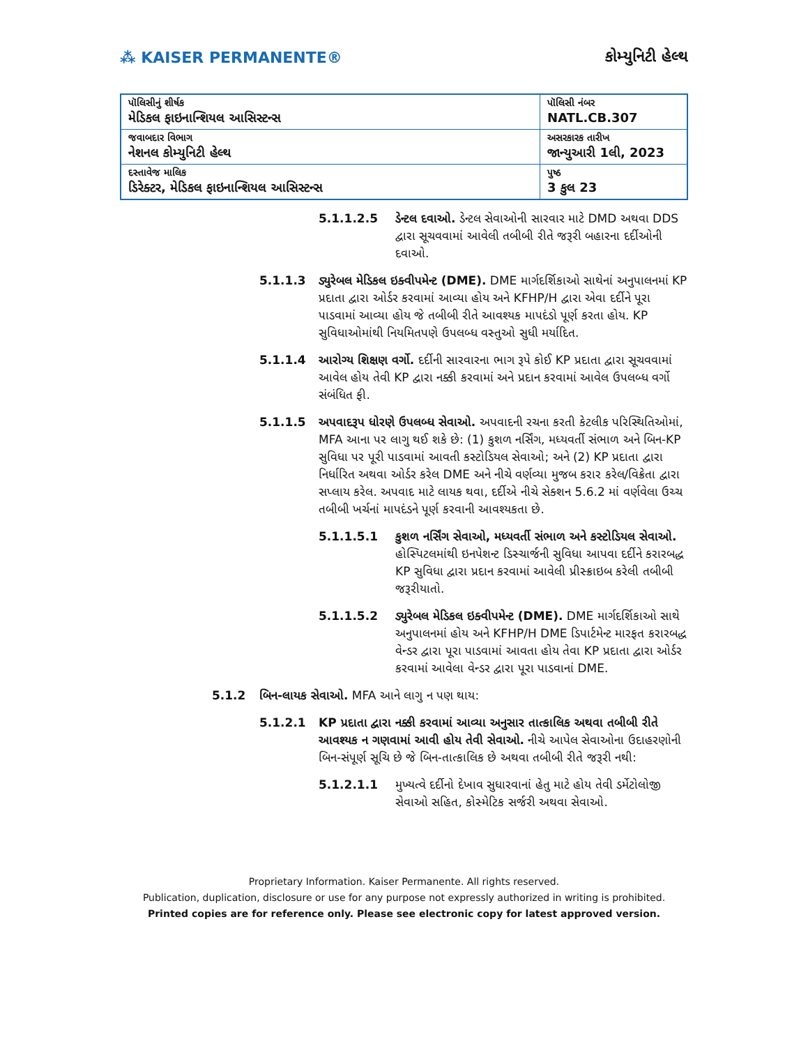⁂ KAISER PERMANENTE® કોમ્યુનિટી હેલ્થ
| પૉલિસીનું શીર્ષક મેડિકલ ફાઇનાન્શિયલ આસિસ્ટન્સ | પૉલિસી નંબર NATL.CB.307 |
| જવાબદાર વિભાગ નેશનલ કોમ્યુનિટી હેલ્થ | અસરકારક તારીખ જાન્યુઆરી 1લી, 2023 |
| દસ્તાવેજ માલિક ડિરેક્ટર, મેડિકલ ફાઇનાન્શિયલ આસિસ્ટન્સ | પુષ્ઠ 3 કુલ 23 |
5.1.1.2.5 ડેન્ટલ દવાઓ. ડેન્ટલ સેવાઓની સારવાર માટે DMD અથવા DDS દ્વારા સૂચવવામાં આવેલી તબીબી રીતે જરૂરી બહારના દર્દીઓની દવાઓ.
5.1.1.3 ડ્યુરેબલ મેડિકલ ઇક્વીપમેન્ટ (DME). DME માર્ગદર્શિકાઓ સાથેનાં અનુપાલનમાં KP પ્રદાતા દ્વારા ઓર્ડર કરવામાં આવ્યા હોય અને KFHP/H દ્વારા એવા દર્દીને પૂરા પાડવામાં આવ્યા હોય જે તબીબી રીતે આવશ્યક માપદંડો પૂર્ણ કરતા હોય. KP સુવિધાઓમાંથી નિયમિતપણે ઉપલબ્ધ વસ્તુઓ સુધી મર્યાદિત.
5.1.1.4 આરોગ્ય શિક્ષણ વર્ગો. દર્દીની સારવારના ભાગ રૂપે કોઈ KP પ્રદાતા દ્વારા સૂચવવામાં આવેલ હોય તેવી KP દ્વારા નક્કી કરવામાં અને પ્રદાન કરવામાં આવેલ ઉપલબ્ધ વર્ગો સંબંધિત ફી.
5.1.1.5 અપવાદરૂપ ધોરણે ઉપલબ્ધ સેવાઓ. અપવાદની રચના કરતી કેટલીક પરિસ્થિતિઓમાં, MFA આના પર લાગુ થઈ શકે છે: (1) કુશળ નર્સિંગ, મધ્યવર્તી સંભાળ અને બિન-KP સુવિધા પર પૂરી પાડવામાં આવતી કસ્ટોડિયલ સેવાઓ; અને (2) KP પ્રદાતા દ્વારા નિર્ધારિત અથવા ઓર્ડર કરેલ DME અને નીચે વર્ણવ્યા મુજબ કરાર કરેલ/વિક્રેતા દ્વારા સપ્લાય કરેલ. અપવાદ માટે લાયક થવા, દર્દીએ નીચે સેક્શન 5.6.2 માં વર્ણવેલા ઉચ્ચ તબીબી ખર્ચનાં માપદંડને પૂર્ણ કરવાની આવશ્યકતા છે.
5.1.1.5.1 કુશળ નર્સિંગ સેવાઓ, મધ્યવર્તી સંભાળ અને કસ્ટોડિયલ સેવાઓ. હોસ્પિટલમાંથી ઇનપેશન્ટ ડિસ્ચાર્જની સુવિધા આપવા દર્દીને કરારબદ્ધ KP સુવિધા દ્વારા પ્રદાન કરવામાં આવેલી પ્રીસ્ક્રાઇબ કરેલી તબીબી જરૂરીયાતો.
5.1.1.5.2 ડ્યુરેબલ મેડિકલ ઇક્વીપમેન્ટ (DME). DME માર્ગદર્શિકાઓ સાથે અનુપાલનમાં હોય અને KFHP/H DME ડિપાર્ટમેન્ટ મારફત કરારબદ્ધ વેન્ડર દ્વારા પૂરા પાડવામાં આવતા હોય તેવા KP પ્રદાતા દ્વારા ઓર્ડર કરવામાં આવેલા વેન્ડર દ્વારા પૂરા પાડવાનાં DME.
5.1.2 બિન-લાયક સેવાઓ. MFA આને લાગુ ન પણ થાય:
5.1.2.1 KP પ્રદાતા દ્વારા નક્કી કરવામાં આવ્યા અનુસાર તાત્કાલિક અથવા તબીબી રીતે આવશ્યક ન ગણવામાં આવી હોય તેવી સેવાઓ. નીચે આપેલ સેવાઓના ઉદાહરણોની બિન-સંપૂર્ણ સૂચિ છે જે બિન-તાત્કાલિક છે અથવા તબીબી રીતે જરૂરી નથી:
5.1.2.1.1 મુખ્યત્વે દર્દીનો દેખાવ સુધારવાનાં હેતુ માટે હોય તેવી ડર્મેટોલોજી સેવાઓ સહિત, કોસ્મેટિક સર્જરી અથવા સેવાઓ.
Proprietary Information. Kaiser Permanente. All rights reserved.
Publication, duplication, disclosure or use for any purpose not expressly authorized in writing is prohibited.
Printed copies are for reference only. Please see electronic copy for latest approved version.